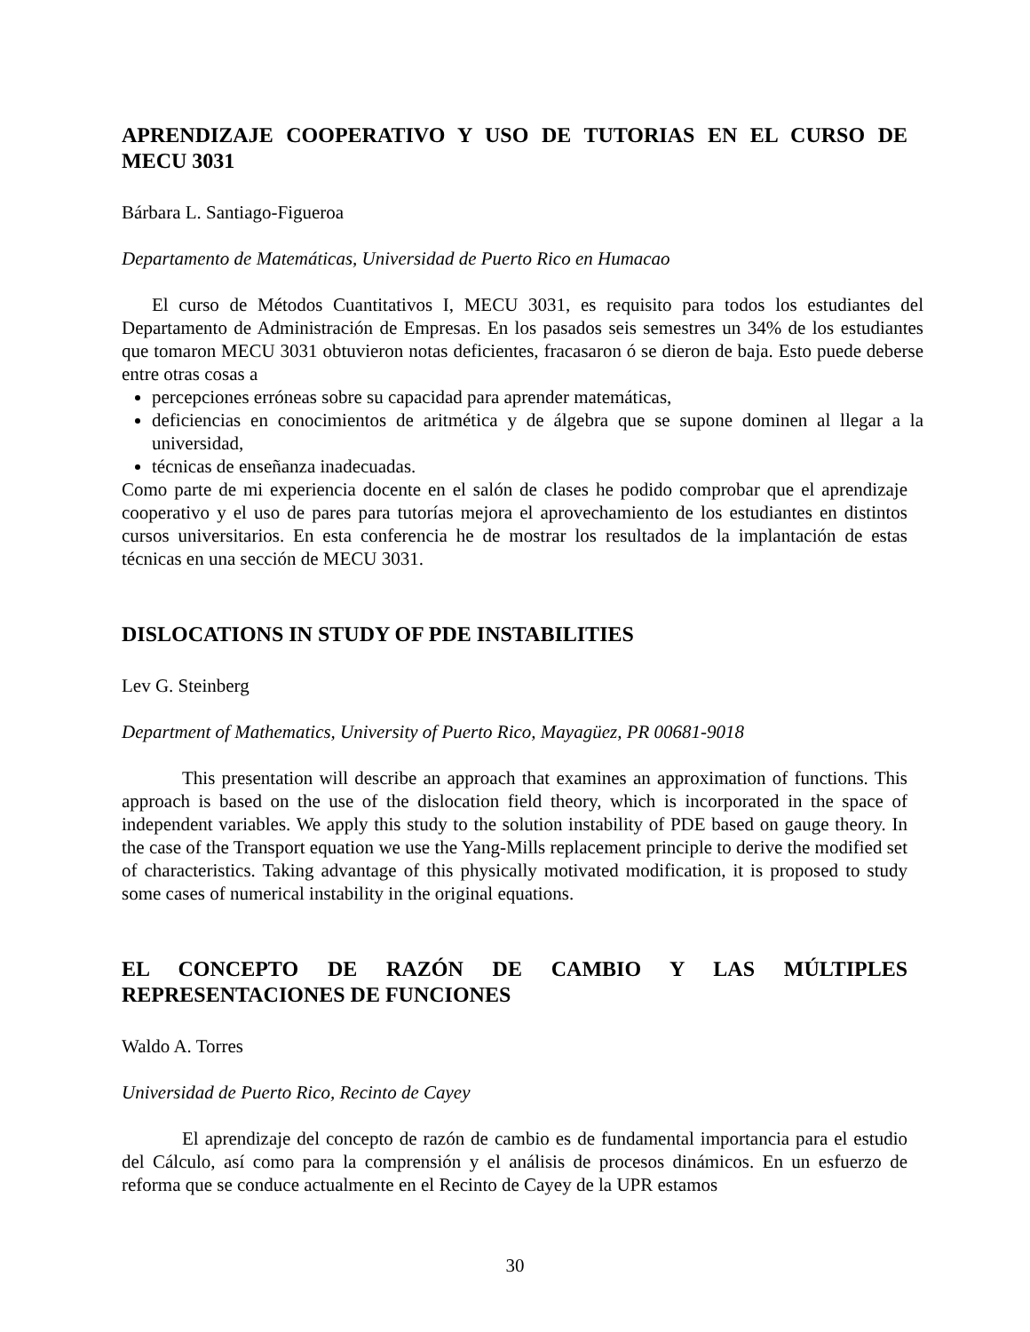APRENDIZAJE COOPERATIVO Y USO DE TUTORIAS EN EL CURSO DE MECU 3031
Bárbara L. Santiago-Figueroa
Departamento de Matemáticas, Universidad de Puerto Rico en Humacao
El curso de Métodos Cuantitativos I, MECU 3031, es requisito para todos los estudiantes del Departamento de Administración de Empresas. En los pasados seis semestres un 34% de los estudiantes que tomaron MECU 3031 obtuvieron notas deficientes, fracasaron ó se dieron de baja. Esto puede deberse entre otras cosas a
percepciones erróneas sobre su capacidad para aprender matemáticas,
deficiencias en conocimientos de aritmética y de álgebra que se supone dominen al llegar a la universidad,
técnicas de enseñanza inadecuadas.
Como parte de mi experiencia docente en el salón de clases he podido comprobar que el aprendizaje cooperativo y el uso de pares para tutorías mejora el aprovechamiento de los estudiantes en distintos cursos universitarios. En esta conferencia he de mostrar los resultados de la implantación de estas técnicas en una sección de MECU 3031.
DISLOCATIONS IN STUDY OF PDE INSTABILITIES
Lev G. Steinberg
Department of Mathematics, University of Puerto Rico, Mayagüez, PR 00681-9018
This presentation will describe an approach that examines an approximation of functions. This approach is based on the use of the dislocation field theory, which is incorporated in the space of independent variables. We apply this study to the solution instability of PDE based on gauge theory. In the case of the Transport equation we use the Yang-Mills replacement principle to derive the modified set of characteristics. Taking advantage of this physically motivated modification, it is proposed to study some cases of numerical instability in the original equations.
EL CONCEPTO DE RAZÓN DE CAMBIO Y LAS MÚLTIPLES REPRESENTACIONES DE FUNCIONES
Waldo A. Torres
Universidad de Puerto Rico, Recinto de Cayey
El aprendizaje del concepto de razón de cambio es de fundamental importancia para el estudio del Cálculo, así como para la comprensión y el análisis de procesos dinámicos. En un esfuerzo de reforma que se conduce actualmente en el Recinto de Cayey de la UPR estamos
30